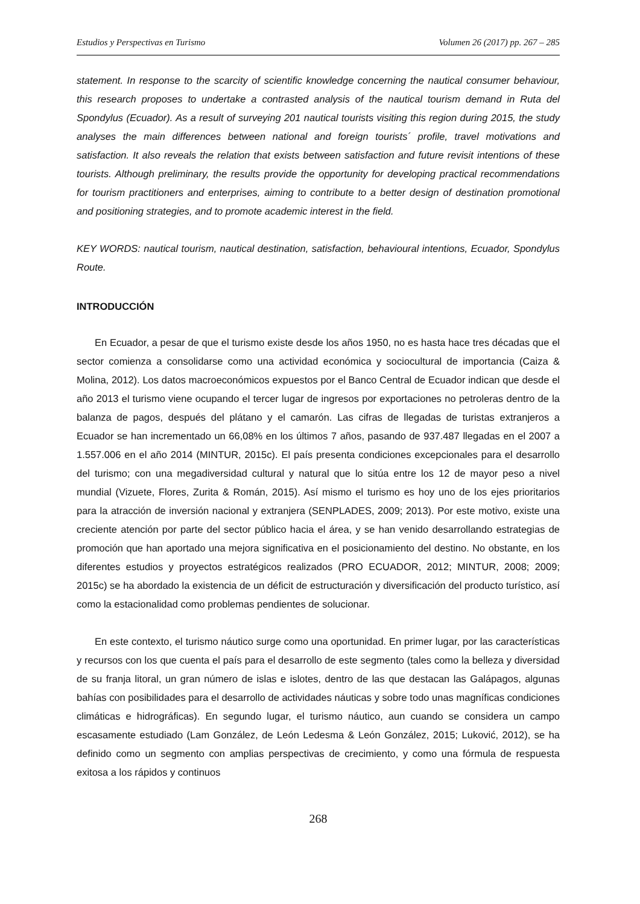Estudios y Perspectivas en Turismo Volumen 26 (2017) pp. 267 – 285
statement. In response to the scarcity of scientific knowledge concerning the nautical consumer behaviour, this research proposes to undertake a contrasted analysis of the nautical tourism demand in Ruta del Spondylus (Ecuador). As a result of surveying 201 nautical tourists visiting this region during 2015, the study analyses the main differences between national and foreign tourists´ profile, travel motivations and satisfaction. It also reveals the relation that exists between satisfaction and future revisit intentions of these tourists. Although preliminary, the results provide the opportunity for developing practical recommendations for tourism practitioners and enterprises, aiming to contribute to a better design of destination promotional and positioning strategies, and to promote academic interest in the field.
KEY WORDS: nautical tourism, nautical destination, satisfaction, behavioural intentions, Ecuador, Spondylus Route.
INTRODUCCIÓN
En Ecuador, a pesar de que el turismo existe desde los años 1950, no es hasta hace tres décadas que el sector comienza a consolidarse como una actividad económica y sociocultural de importancia (Caiza & Molina, 2012). Los datos macroeconómicos expuestos por el Banco Central de Ecuador indican que desde el año 2013 el turismo viene ocupando el tercer lugar de ingresos por exportaciones no petroleras dentro de la balanza de pagos, después del plátano y el camarón. Las cifras de llegadas de turistas extranjeros a Ecuador se han incrementado un 66,08% en los últimos 7 años, pasando de 937.487 llegadas en el 2007 a 1.557.006 en el año 2014 (MINTUR, 2015c). El país presenta condiciones excepcionales para el desarrollo del turismo; con una megadiversidad cultural y natural que lo sitúa entre los 12 de mayor peso a nivel mundial (Vizuete, Flores, Zurita & Román, 2015). Así mismo el turismo es hoy uno de los ejes prioritarios para la atracción de inversión nacional y extranjera (SENPLADES, 2009; 2013). Por este motivo, existe una creciente atención por parte del sector público hacia el área, y se han venido desarrollando estrategias de promoción que han aportado una mejora significativa en el posicionamiento del destino. No obstante, en los diferentes estudios y proyectos estratégicos realizados (PRO ECUADOR, 2012; MINTUR, 2008; 2009; 2015c) se ha abordado la existencia de un déficit de estructuración y diversificación del producto turístico, así como la estacionalidad como problemas pendientes de solucionar.
En este contexto, el turismo náutico surge como una oportunidad. En primer lugar, por las características y recursos con los que cuenta el país para el desarrollo de este segmento (tales como la belleza y diversidad de su franja litoral, un gran número de islas e islotes, dentro de las que destacan las Galápagos, algunas bahías con posibilidades para el desarrollo de actividades náuticas y sobre todo unas magníficas condiciones climáticas e hidrográficas). En segundo lugar, el turismo náutico, aun cuando se considera un campo escasamente estudiado (Lam González, de León Ledesma & León González, 2015; Luković, 2012), se ha definido como un segmento con amplias perspectivas de crecimiento, y como una fórmula de respuesta exitosa a los rápidos y continuos
268